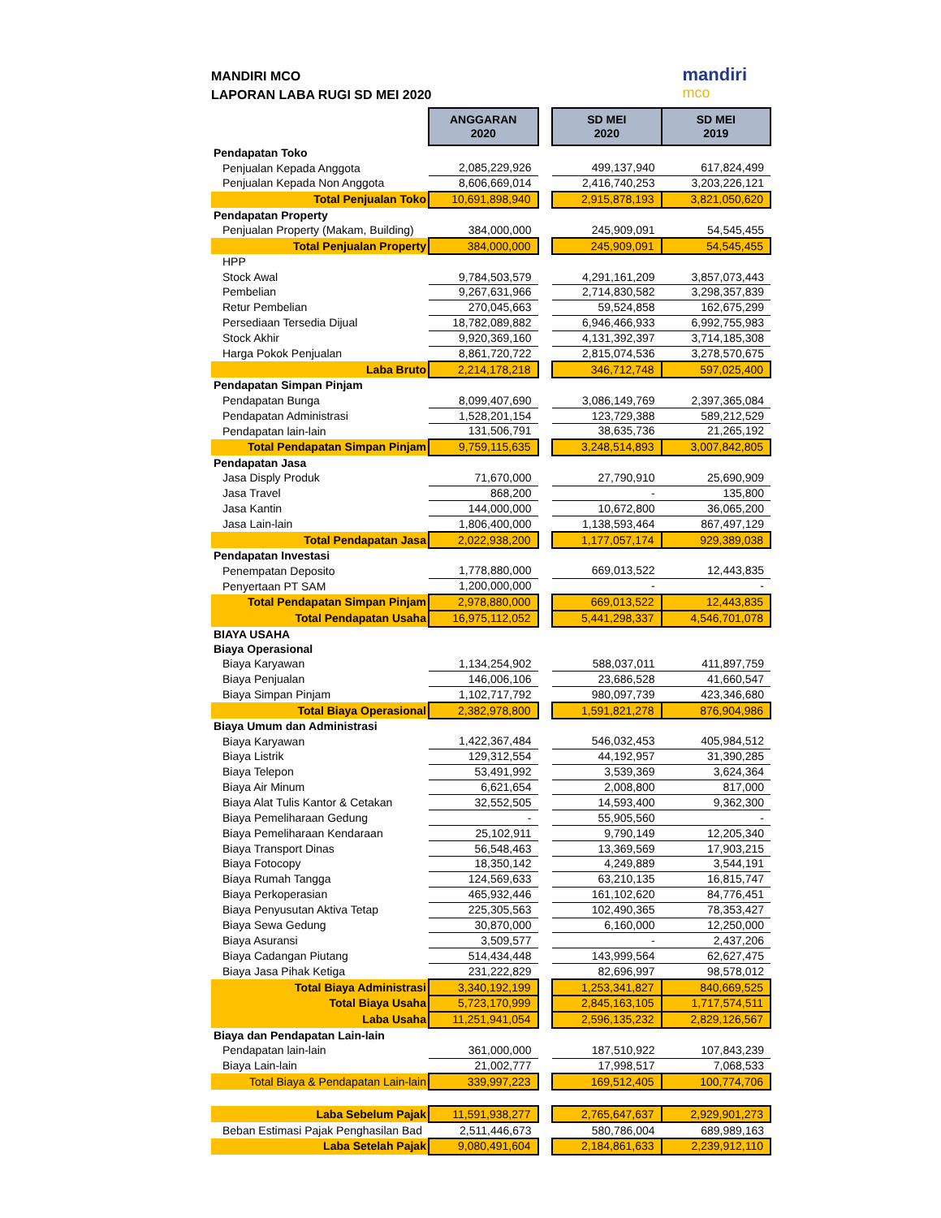MANDIRI MCO
LAPORAN LABA RUGI SD MEI 2020
mandiri
mco
| | ANGGARAN 2020 | | SD MEI 2020 | SD MEI 2019 |
| Pendapatan Toko | | | | |
| Penjualan Kepada Anggota | 2,085,229,926 | | 499,137,940 | 617,824,499 |
| Penjualan Kepada Non Anggota | 8,606,669,014 | | 2,416,740,253 | 3,203,226,121 |
| Total Penjualan Toko | 10,691,898,940 | | 2,915,878,193 | 3,821,050,620 |
| Pendapatan Property | | | | |
| Penjualan Property (Makam, Building) | 384,000,000 | | 245,909,091 | 54,545,455 |
| Total Penjualan Property | 384,000,000 | | 245,909,091 | 54,545,455 |
| HPP | | | | |
| Stock Awal | 9,784,503,579 | | 4,291,161,209 | 3,857,073,443 |
| Pembelian | 9,267,631,966 | | 2,714,830,582 | 3,298,357,839 |
| Retur Pembelian | 270,045,663 | | 59,524,858 | 162,675,299 |
| Persediaan Tersedia Dijual | 18,782,089,882 | | 6,946,466,933 | 6,992,755,983 |
| Stock Akhir | 9,920,369,160 | | 4,131,392,397 | 3,714,185,308 |
| Harga Pokok Penjualan | 8,861,720,722 | | 2,815,074,536 | 3,278,570,675 |
| Laba Bruto | 2,214,178,218 | | 346,712,748 | 597,025,400 |
| Pendapatan Simpan Pinjam | | | | |
| Pendapatan Bunga | 8,099,407,690 | | 3,086,149,769 | 2,397,365,084 |
| Pendapatan Administrasi | 1,528,201,154 | | 123,729,388 | 589,212,529 |
| Pendapatan lain-lain | 131,506,791 | | 38,635,736 | 21,265,192 |
| Total Pendapatan Simpan Pinjam | 9,759,115,635 | | 3,248,514,893 | 3,007,842,805 |
| Pendapatan Jasa | | | | |
| Jasa Disply Produk | 71,670,000 | | 27,790,910 | 25,690,909 |
| Jasa Travel | 868,200 | | - | 135,800 |
| Jasa Kantin | 144,000,000 | | 10,672,800 | 36,065,200 |
| Jasa Lain-lain | 1,806,400,000 | | 1,138,593,464 | 867,497,129 |
| Total Pendapatan Jasa | 2,022,938,200 | | 1,177,057,174 | 929,389,038 |
| Pendapatan Investasi | | | | |
| Penempatan Deposito | 1,778,880,000 | | 669,013,522 | 12,443,835 |
| Penyertaan PT SAM | 1,200,000,000 | | - | - |
| Total Pendapatan Simpan Pinjam | 2,978,880,000 | | 669,013,522 | 12,443,835 |
| Total Pendapatan Usaha | 16,975,112,052 | | 5,441,298,337 | 4,546,701,078 |
| BIAYA USAHA | | | | |
| Biaya Operasional | | | | |
| Biaya Karyawan | 1,134,254,902 | | 588,037,011 | 411,897,759 |
| Biaya Penjualan | 146,006,106 | | 23,686,528 | 41,660,547 |
| Biaya Simpan Pinjam | 1,102,717,792 | | 980,097,739 | 423,346,680 |
| Total Biaya Operasional | 2,382,978,800 | | 1,591,821,278 | 876,904,986 |
| Biaya Umum dan Administrasi | | | | |
| Biaya Karyawan | 1,422,367,484 | | 546,032,453 | 405,984,512 |
| Biaya Listrik | 129,312,554 | | 44,192,957 | 31,390,285 |
| Biaya Telepon | 53,491,992 | | 3,539,369 | 3,624,364 |
| Biaya Air Minum | 6,621,654 | | 2,008,800 | 817,000 |
| Biaya Alat Tulis Kantor & Cetakan | 32,552,505 | | 14,593,400 | 9,362,300 |
| Biaya Pemeliharaan Gedung | - | | 55,905,560 | - |
| Biaya Pemeliharaan Kendaraan | 25,102,911 | | 9,790,149 | 12,205,340 |
| Biaya Transport Dinas | 56,548,463 | | 13,369,569 | 17,903,215 |
| Biaya Fotocopy | 18,350,142 | | 4,249,889 | 3,544,191 |
| Biaya Rumah Tangga | 124,569,633 | | 63,210,135 | 16,815,747 |
| Biaya Perkoperasian | 465,932,446 | | 161,102,620 | 84,776,451 |
| Biaya Penyusutan Aktiva Tetap | 225,305,563 | | 102,490,365 | 78,353,427 |
| Biaya Sewa Gedung | 30,870,000 | | 6,160,000 | 12,250,000 |
| Biaya Asuransi | 3,509,577 | | - | 2,437,206 |
| Biaya Cadangan Piutang | 514,434,448 | | 143,999,564 | 62,627,475 |
| Biaya Jasa Pihak Ketiga | 231,222,829 | | 82,696,997 | 98,578,012 |
| Total Biaya Administrasi | 3,340,192,199 | | 1,253,341,827 | 840,669,525 |
| Total Biaya Usaha | 5,723,170,999 | | 2,845,163,105 | 1,717,574,511 |
| Laba Usaha | 11,251,941,054 | | 2,596,135,232 | 2,829,126,567 |
| Biaya dan Pendapatan Lain-lain | | | | |
| Pendapatan lain-lain | 361,000,000 | | 187,510,922 | 107,843,239 |
| Biaya Lain-lain | 21,002,777 | | 17,998,517 | 7,068,533 |
| Total Biaya & Pendapatan Lain-lain | 339,997,223 | | 169,512,405 | 100,774,706 |
| Laba Sebelum Pajak | 11,591,938,277 | | 2,765,647,637 | 2,929,901,273 |
| Beban Estimasi Pajak Penghasilan Bad | 2,511,446,673 | | 580,786,004 | 689,989,163 |
| Laba Setelah Pajak | 9,080,491,604 | | 2,184,861,633 | 2,239,912,110 |